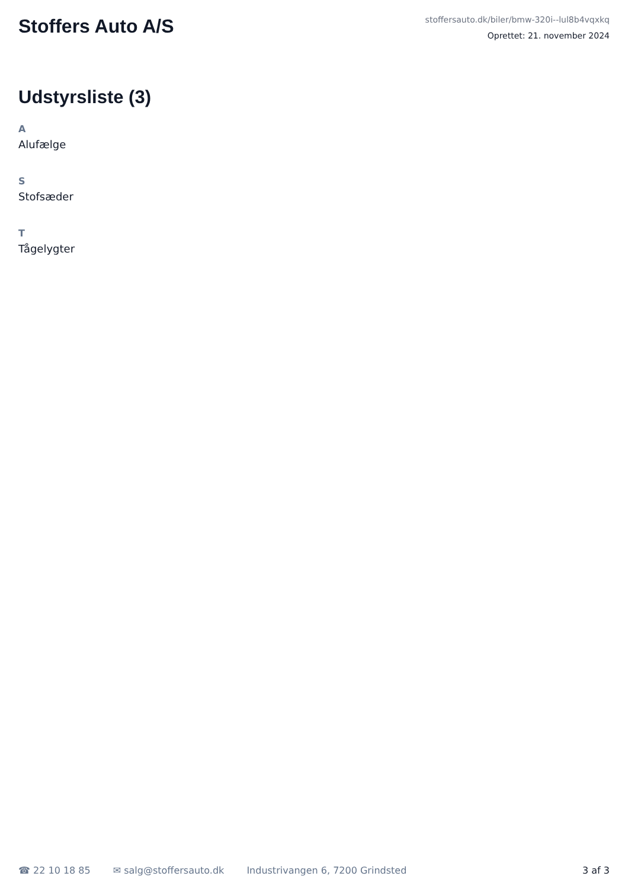Stoffers Auto A/S
stoffersauto.dk/biler/bmw-320i--lul8b4vqxkq
Oprettet: 21. november 2024
Udstyrsliste (3)
A
Alufælge
S
Stofsæder
T
Tågelygter
☎ 22 10 18 85 ✉ salg@stoffersauto.dk Industrivangen 6, 7200 Grindsted 3 af 3